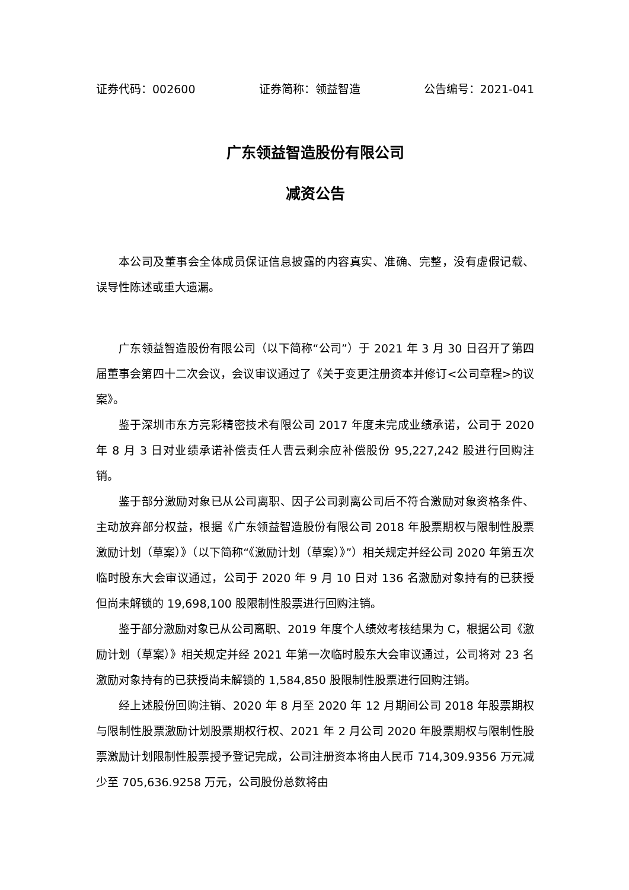证券代码：002600 证券简称：领益智造 公告编号：2021-041
广东领益智造股份有限公司
减资公告
本公司及董事会全体成员保证信息披露的内容真实、准确、完整，没有虚假记载、误导性陈述或重大遗漏。
广东领益智造股份有限公司（以下简称“公司”）于 2021 年 3 月 30 日召开了第四届董事会第四十二次会议，会议审议通过了《关于变更注册资本并修订<公司章程>的议案》。
鉴于深圳市东方亮彩精密技术有限公司 2017 年度未完成业绩承诺，公司于 2020 年 8 月 3 日对业绩承诺补偿责任人曹云剩余应补偿股份 95,227,242 股进行回购注销。
鉴于部分激励对象已从公司离职、因子公司剥离公司后不符合激励对象资格条件、主动放弃部分权益，根据《广东领益智造股份有限公司 2018 年股票期权与限制性股票激励计划（草案）》（以下简称“《激励计划（草案）》”）相关规定并经公司 2020 年第五次临时股东大会审议通过，公司于 2020 年 9 月 10 日对 136 名激励对象持有的已获授但尚未解锁的 19,698,100 股限制性股票进行回购注销。
鉴于部分激励对象已从公司离职、2019 年度个人绩效考核结果为 C，根据公司《激励计划（草案）》相关规定并经 2021 年第一次临时股东大会审议通过，公司将对 23 名激励对象持有的已获授尚未解锁的 1,584,850 股限制性股票进行回购注销。
经上述股份回购注销、2020 年 8 月至 2020 年 12 月期间公司 2018 年股票期权与限制性股票激励计划股票期权行权、2021 年 2 月公司 2020 年股票期权与限制性股票激励计划限制性股票授予登记完成，公司注册资本将由人民币 714,309.9356 万元减少至 705,636.9258 万元，公司股份总数将由